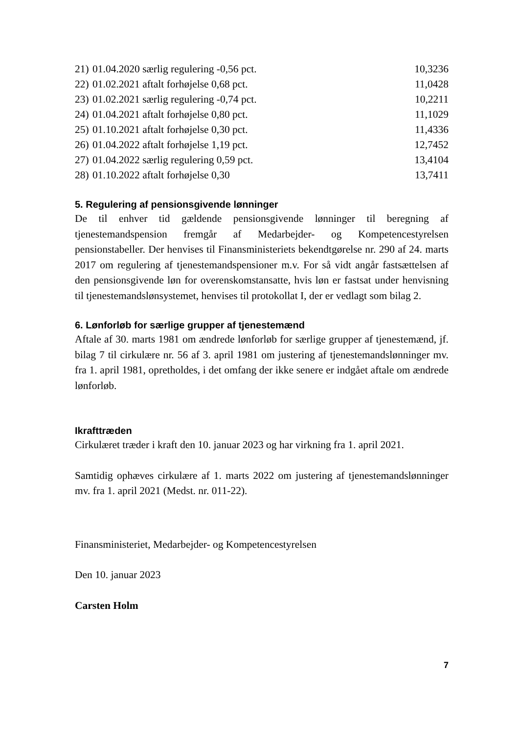| 21) | 01.04.2020 særlig regulering -0,56 pct. | 10,3236 |
| 22) | 01.02.2021 aftalt forhøjelse 0,68 pct. | 11,0428 |
| 23) | 01.02.2021 særlig regulering -0,74 pct. | 10,2211 |
| 24) | 01.04.2021 aftalt forhøjelse 0,80 pct. | 11,1029 |
| 25) | 01.10.2021 aftalt forhøjelse 0,30 pct. | 11,4336 |
| 26) | 01.04.2022 aftalt forhøjelse 1,19 pct. | 12,7452 |
| 27) | 01.04.2022 særlig regulering 0,59 pct. | 13,4104 |
| 28) | 01.10.2022 aftalt forhøjelse 0,30 | 13,7411 |
5. Regulering af pensionsgivende lønninger
De til enhver tid gældende pensionsgivende lønninger til beregning af tjenestemandspension fremgår af Medarbejder- og Kompetencestyrelsen pensionstabeller. Der henvises til Finansministeriets bekendtgørelse nr. 290 af 24. marts 2017 om regulering af tjenestemandspensioner m.v. For så vidt angår fastsættelsen af den pensionsgivende løn for overenskomstansatte, hvis løn er fastsat under henvisning til tjenestemandslønsystemet, henvises til protokollat I, der er vedlagt som bilag 2.
6. Lønforløb for særlige grupper af tjenestemænd
Aftale af 30. marts 1981 om ændrede lønforløb for særlige grupper af tjenestemænd, jf. bilag 7 til cirkulære nr. 56 af 3. april 1981 om justering af tjenestemandslønninger mv. fra 1. april 1981, opretholdes, i det omfang der ikke senere er indgået aftale om ændrede lønforløb.
Ikrafttræden
Cirkulæret træder i kraft den 10. januar 2023 og har virkning fra 1. april 2021.
Samtidig ophæves cirkulære af 1. marts 2022 om justering af tjenestemandslønninger mv. fra 1. april 2021 (Medst. nr. 011-22).
Finansministeriet, Medarbejder- og Kompetencestyrelsen
Den 10. januar 2023
Carsten Holm
7